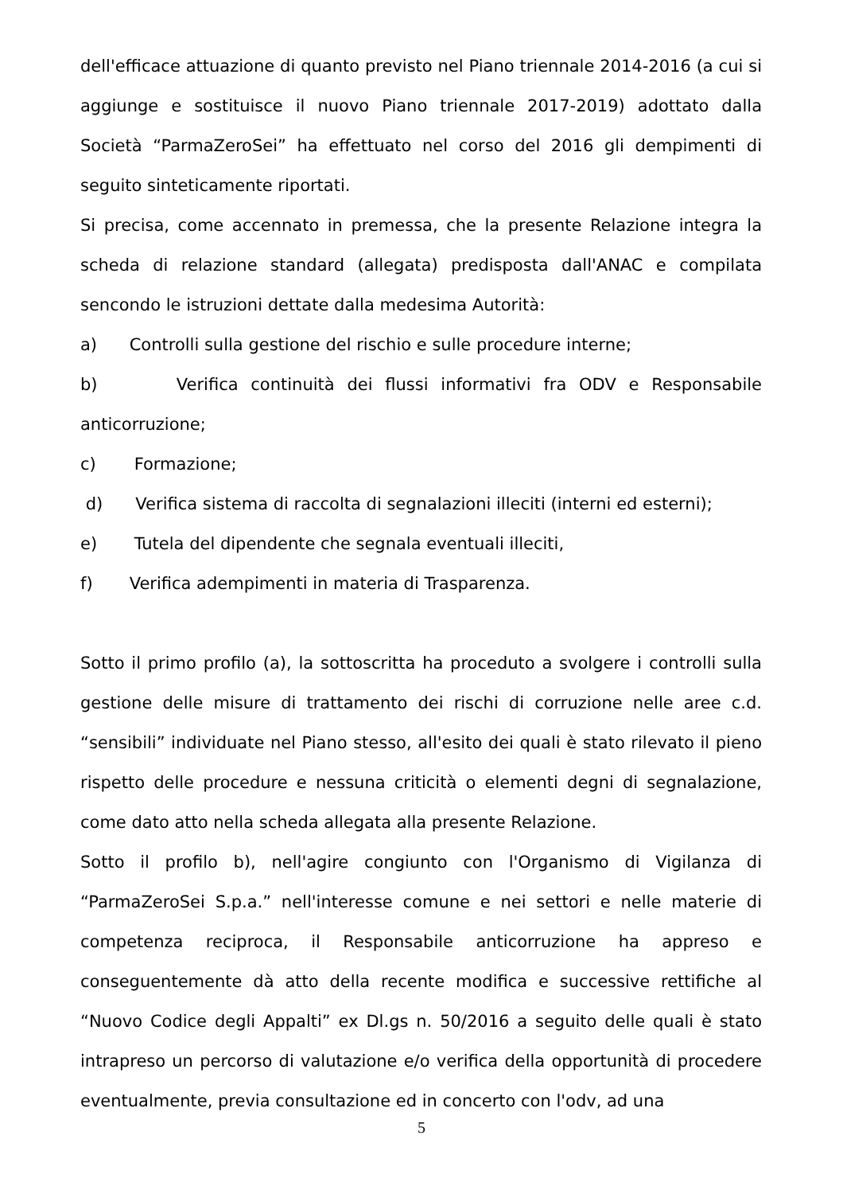dell'efficace attuazione di quanto previsto nel Piano triennale 2014-2016 (a cui si aggiunge e sostituisce il nuovo Piano triennale 2017-2019) adottato dalla Società “ParmaZeroSei” ha effettuato nel corso del 2016 gli dempimenti di seguito sinteticamente riportati.
Si precisa, come accennato in premessa, che la presente Relazione integra la scheda di relazione standard (allegata) predisposta dall'ANAC e compilata sencondo le istruzioni dettate dalla medesima Autorità:
a) Controlli sulla gestione del rischio e sulle procedure interne;
b) Verifica continuità dei flussi informativi fra ODV e Responsabile anticorruzione;
c) Formazione;
d) Verifica sistema di raccolta di segnalazioni illeciti (interni ed esterni);
e) Tutela del dipendente che segnala eventuali illeciti,
f) Verifica adempimenti in materia di Trasparenza.
Sotto il primo profilo (a), la sottoscritta ha proceduto a svolgere i controlli sulla gestione delle misure di trattamento dei rischi di corruzione nelle aree c.d. “sensibili” individuate nel Piano stesso, all'esito dei quali è stato rilevato il pieno rispetto delle procedure e nessuna criticità o elementi degni di segnalazione, come dato atto nella scheda allegata alla presente Relazione.
Sotto il profilo b), nell'agire congiunto con l'Organismo di Vigilanza di “ParmaZeroSei S.p.a.” nell'interesse comune e nei settori e nelle materie di competenza reciproca, il Responsabile anticorruzione ha appreso e conseguentemente dà atto della recente modifica e successive rettifiche al “Nuovo Codice degli Appalti” ex Dl.gs n. 50/2016 a seguito delle quali è stato intrapreso un percorso di valutazione e/o verifica della opportunità di procedere eventualmente, previa consultazione ed in concerto con l'odv, ad una
5